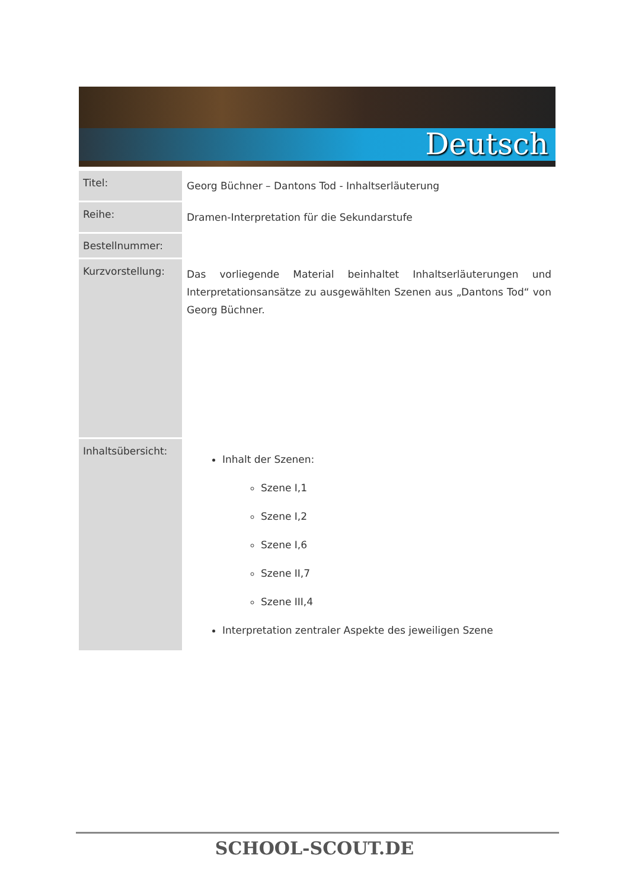Deutsch
| Titel: | Georg Büchner – Dantons Tod - Inhaltserläuterung |
| Reihe: | Dramen-Interpretation für die Sekundarstufe |
| Bestellnummer: | |
| Kurzvorstellung: | Das vorliegende Material beinhaltet Inhaltserläuterungen und Interpretationsansätze zu ausgewählten Szenen aus „Dantons Tod“ von Georg Büchner. |
| Inhaltsübersicht: | Inhalt der Szenen: Szene I,1 Szene I,2 Szene I,6 Szene II,7 Szene III,4 Interpretation zentraler Aspekte des jeweiligen Szene |
SCHOOL-SCOUT.DE